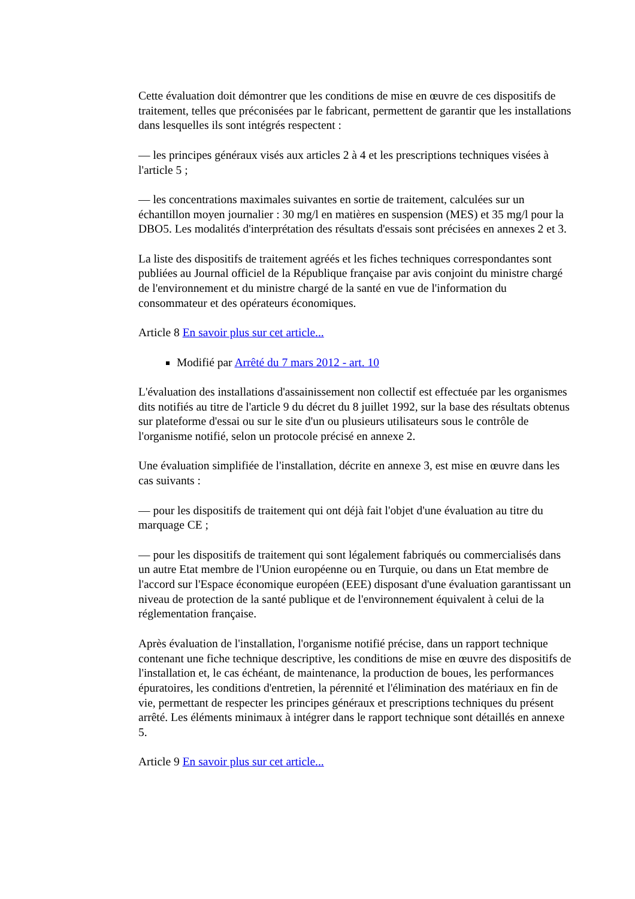Cette évaluation doit démontrer que les conditions de mise en œuvre de ces dispositifs de traitement, telles que préconisées par le fabricant, permettent de garantir que les installations dans lesquelles ils sont intégrés respectent :
— les principes généraux visés aux articles 2 à 4 et les prescriptions techniques visées à l'article 5 ;
— les concentrations maximales suivantes en sortie de traitement, calculées sur un échantillon moyen journalier : 30 mg/l en matières en suspension (MES) et 35 mg/l pour la DBO5. Les modalités d'interprétation des résultats d'essais sont précisées en annexes 2 et 3.
La liste des dispositifs de traitement agréés et les fiches techniques correspondantes sont publiées au Journal officiel de la République française par avis conjoint du ministre chargé de l'environnement et du ministre chargé de la santé en vue de l'information du consommateur et des opérateurs économiques.
Article 8 En savoir plus sur cet article...
Modifié par Arrêté du 7 mars 2012 - art. 10
L'évaluation des installations d'assainissement non collectif est effectuée par les organismes dits notifiés au titre de l'article 9 du décret du 8 juillet 1992, sur la base des résultats obtenus sur plateforme d'essai ou sur le site d'un ou plusieurs utilisateurs sous le contrôle de l'organisme notifié, selon un protocole précisé en annexe 2.
Une évaluation simplifiée de l'installation, décrite en annexe 3, est mise en œuvre dans les cas suivants :
— pour les dispositifs de traitement qui ont déjà fait l'objet d'une évaluation au titre du marquage CE ;
— pour les dispositifs de traitement qui sont légalement fabriqués ou commercialisés dans un autre Etat membre de l'Union européenne ou en Turquie, ou dans un Etat membre de l'accord sur l'Espace économique européen (EEE) disposant d'une évaluation garantissant un niveau de protection de la santé publique et de l'environnement équivalent à celui de la réglementation française.
Après évaluation de l'installation, l'organisme notifié précise, dans un rapport technique contenant une fiche technique descriptive, les conditions de mise en œuvre des dispositifs de l'installation et, le cas échéant, de maintenance, la production de boues, les performances épuratoires, les conditions d'entretien, la pérennité et l'élimination des matériaux en fin de vie, permettant de respecter les principes généraux et prescriptions techniques du présent arrêté. Les éléments minimaux à intégrer dans le rapport technique sont détaillés en annexe 5.
Article 9 En savoir plus sur cet article...